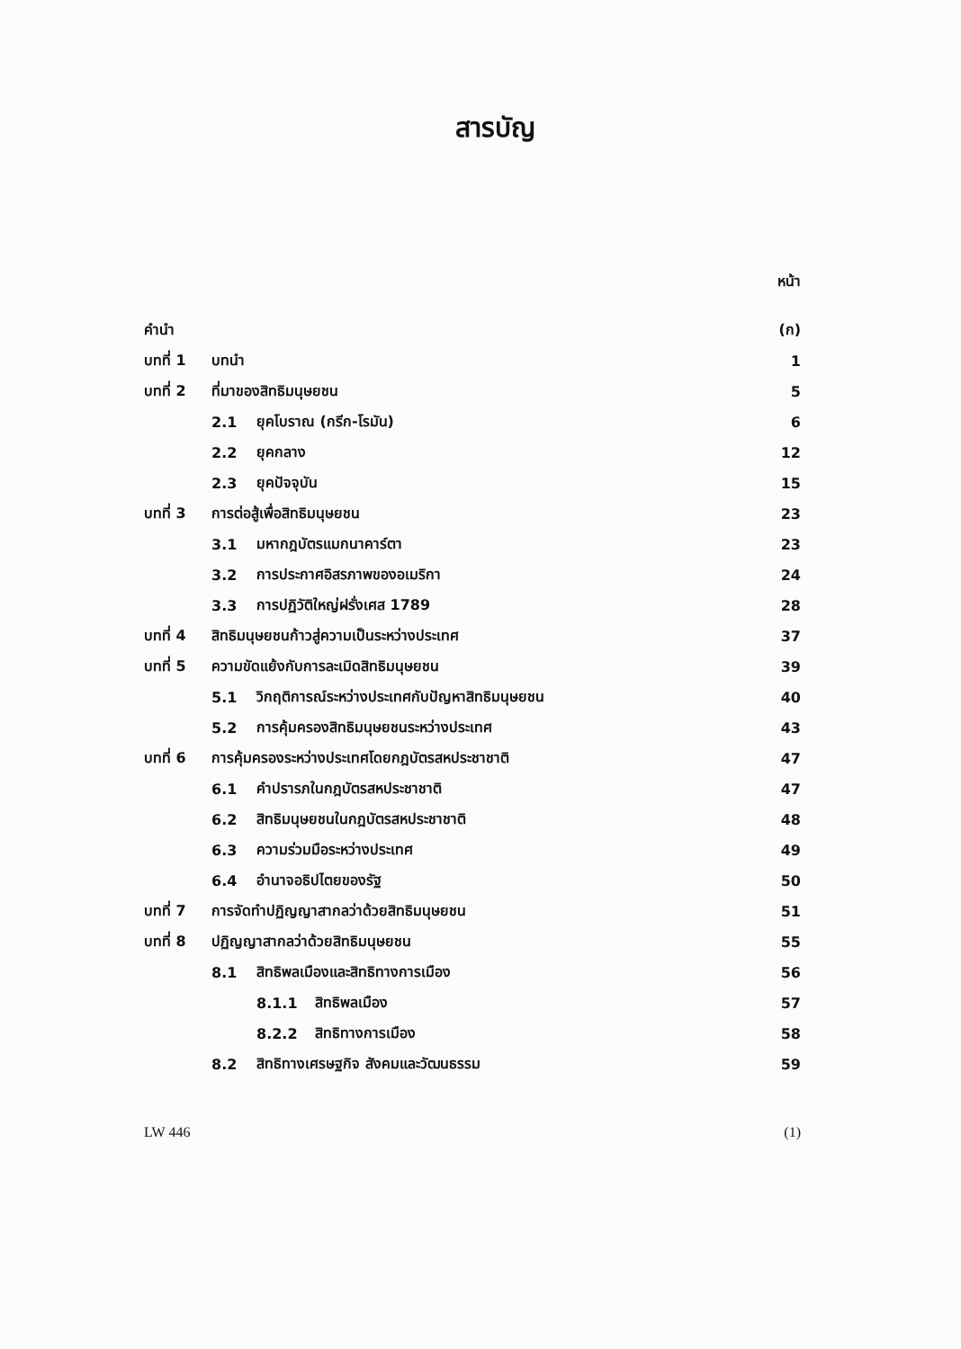สารบัญ
| | | | | หน้า |
| คำนำ | | | | (ก) |
| บทที่ 1 | บทนำ | | | 1 |
| บทที่ 2 | ที่มาของสิทธิมนุษยชน | | | 5 |
| | 2.1 | ยุคโบราณ (กรีก-โรมัน) | | 6 |
| | 2.2 | ยุคกลาง | | 12 |
| | 2.3 | ยุคปัจจุบัน | | 15 |
| บทที่ 3 | การต่อสู้เพื่อสิทธิมนุษยชน | | | 23 |
| | 3.1 | มหากฎบัตรแมกนาคาร์ตา | | 23 |
| | 3.2 | การประกาศอิสรภาพของอเมริกา | | 24 |
| | 3.3 | การปฏิวัติใหญ่ฝรั่งเศส 1789 | | 28 |
| บทที่ 4 | สิทธิมนุษยชนก้าวสู่ความเป็นระหว่างประเทศ | | | 37 |
| บทที่ 5 | ความขัดแย้งกับการละเมิดสิทธิมนุษยชน | | | 39 |
| | 5.1 | วิกฤติการณ์ระหว่างประเทศกับปัญหาสิทธิมนุษยชน | | 40 |
| | 5.2 | การคุ้มครองสิทธิมนุษยชนระหว่างประเทศ | | 43 |
| บทที่ 6 | การคุ้มครองระหว่างประเทศโดยกฎบัตรสหประชาชาติ | | | 47 |
| | 6.1 | คำปรารภในกฎบัตรสหประชาชาติ | | 47 |
| | 6.2 | สิทธิมนุษยชนในกฎบัตรสหประชาชาติ | | 48 |
| | 6.3 | ความร่วมมือระหว่างประเทศ | | 49 |
| | 6.4 | อำนาจอธิปไตยของรัฐ | | 50 |
| บทที่ 7 | การจัดทำปฏิญญาสากลว่าด้วยสิทธิมนุษยชน | | | 51 |
| บทที่ 8 | ปฏิญญาสากลว่าด้วยสิทธิมนุษยชน | | | 55 |
| | 8.1 | สิทธิพลเมืองและสิทธิทางการเมือง | | 56 |
| | | 8.1.1 | สิทธิพลเมือง | 57 |
| | | 8.2.2 | สิทธิทางการเมือง | 58 |
| | 8.2 | สิทธิทางเศรษฐกิจ สังคมและวัฒนธรรม | | 59 |
LW 446 (1)